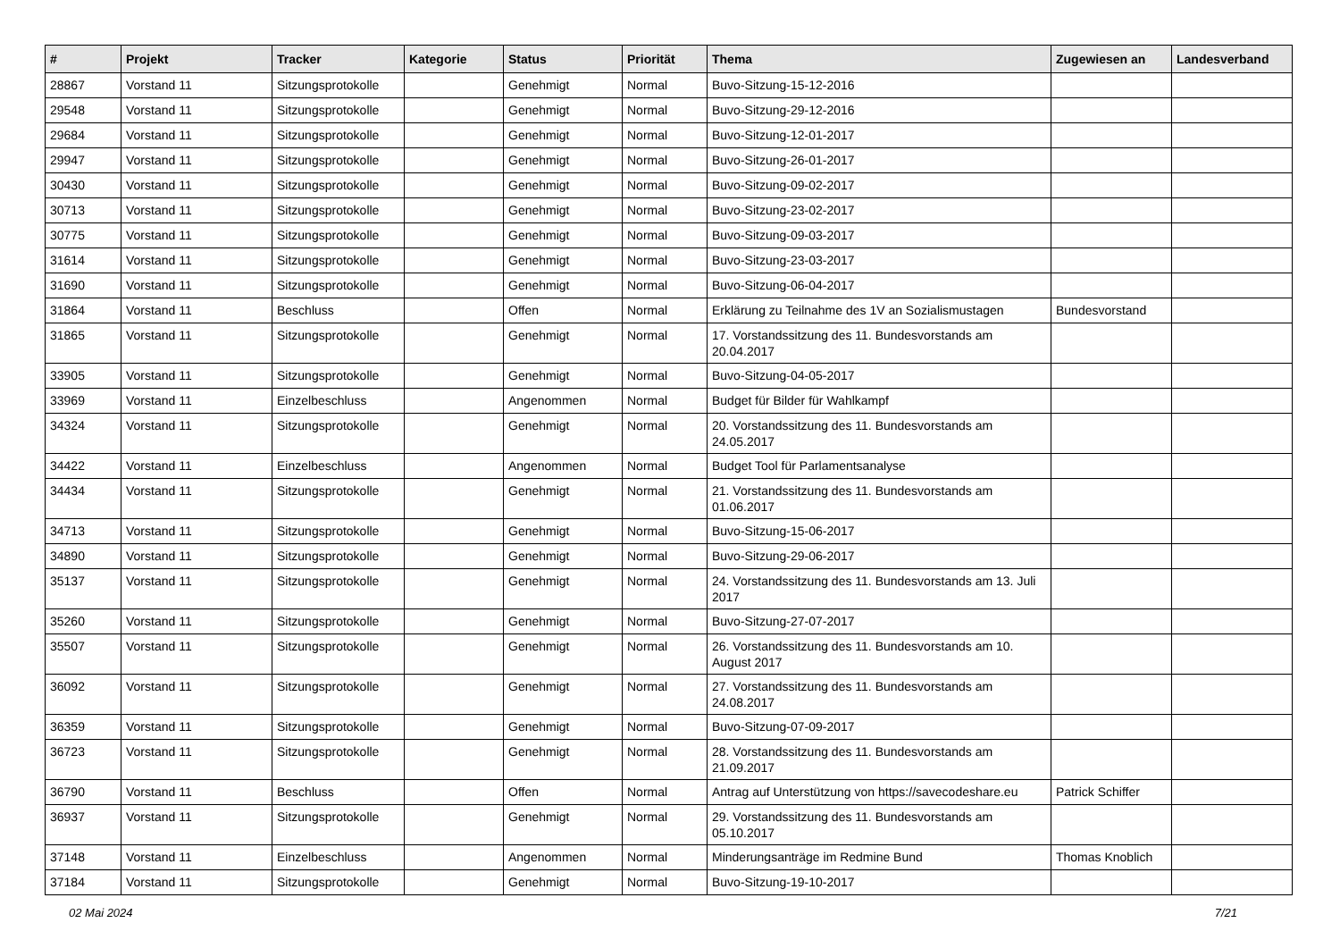| # | Projekt | Tracker | Kategorie | Status | Priorität | Thema | Zugewiesen an | Landesverband |
| --- | --- | --- | --- | --- | --- | --- | --- | --- |
| 28867 | Vorstand 11 | Sitzungsprotokolle | | Genehmigt | Normal | Buvo-Sitzung-15-12-2016 | | |
| 29548 | Vorstand 11 | Sitzungsprotokolle | | Genehmigt | Normal | Buvo-Sitzung-29-12-2016 | | |
| 29684 | Vorstand 11 | Sitzungsprotokolle | | Genehmigt | Normal | Buvo-Sitzung-12-01-2017 | | |
| 29947 | Vorstand 11 | Sitzungsprotokolle | | Genehmigt | Normal | Buvo-Sitzung-26-01-2017 | | |
| 30430 | Vorstand 11 | Sitzungsprotokolle | | Genehmigt | Normal | Buvo-Sitzung-09-02-2017 | | |
| 30713 | Vorstand 11 | Sitzungsprotokolle | | Genehmigt | Normal | Buvo-Sitzung-23-02-2017 | | |
| 30775 | Vorstand 11 | Sitzungsprotokolle | | Genehmigt | Normal | Buvo-Sitzung-09-03-2017 | | |
| 31614 | Vorstand 11 | Sitzungsprotokolle | | Genehmigt | Normal | Buvo-Sitzung-23-03-2017 | | |
| 31690 | Vorstand 11 | Sitzungsprotokolle | | Genehmigt | Normal | Buvo-Sitzung-06-04-2017 | | |
| 31864 | Vorstand 11 | Beschluss | | Offen | Normal | Erklärung zu Teilnahme des 1V an Sozialismustagen | Bundesvorstand | |
| 31865 | Vorstand 11 | Sitzungsprotokolle | | Genehmigt | Normal | 17. Vorstandssitzung des 11. Bundesvorstands am 20.04.2017 | | |
| 33905 | Vorstand 11 | Sitzungsprotokolle | | Genehmigt | Normal | Buvo-Sitzung-04-05-2017 | | |
| 33969 | Vorstand 11 | Einzelbeschluss | | Angenommen | Normal | Budget für Bilder für Wahlkampf | | |
| 34324 | Vorstand 11 | Sitzungsprotokolle | | Genehmigt | Normal | 20. Vorstandssitzung des 11. Bundesvorstands am 24.05.2017 | | |
| 34422 | Vorstand 11 | Einzelbeschluss | | Angenommen | Normal | Budget Tool für Parlamentsanalyse | | |
| 34434 | Vorstand 11 | Sitzungsprotokolle | | Genehmigt | Normal | 21. Vorstandssitzung des 11. Bundesvorstands am 01.06.2017 | | |
| 34713 | Vorstand 11 | Sitzungsprotokolle | | Genehmigt | Normal | Buvo-Sitzung-15-06-2017 | | |
| 34890 | Vorstand 11 | Sitzungsprotokolle | | Genehmigt | Normal | Buvo-Sitzung-29-06-2017 | | |
| 35137 | Vorstand 11 | Sitzungsprotokolle | | Genehmigt | Normal | 24. Vorstandssitzung des 11. Bundesvorstands am 13. Juli 2017 | | |
| 35260 | Vorstand 11 | Sitzungsprotokolle | | Genehmigt | Normal | Buvo-Sitzung-27-07-2017 | | |
| 35507 | Vorstand 11 | Sitzungsprotokolle | | Genehmigt | Normal | 26. Vorstandssitzung des 11. Bundesvorstands am 10. August 2017 | | |
| 36092 | Vorstand 11 | Sitzungsprotokolle | | Genehmigt | Normal | 27. Vorstandssitzung des 11. Bundesvorstands am 24.08.2017 | | |
| 36359 | Vorstand 11 | Sitzungsprotokolle | | Genehmigt | Normal | Buvo-Sitzung-07-09-2017 | | |
| 36723 | Vorstand 11 | Sitzungsprotokolle | | Genehmigt | Normal | 28. Vorstandssitzung des 11. Bundesvorstands am 21.09.2017 | | |
| 36790 | Vorstand 11 | Beschluss | | Offen | Normal | Antrag auf Unterstützung von https://savecodeshare.eu | Patrick Schiffer | |
| 36937 | Vorstand 11 | Sitzungsprotokolle | | Genehmigt | Normal | 29. Vorstandssitzung des 11. Bundesvorstands am 05.10.2017 | | |
| 37148 | Vorstand 11 | Einzelbeschluss | | Angenommen | Normal | Minderungsanträge im Redmine Bund | Thomas Knoblich | |
| 37184 | Vorstand 11 | Sitzungsprotokolle | | Genehmigt | Normal | Buvo-Sitzung-19-10-2017 | | |
02 Mai 2024 7/21